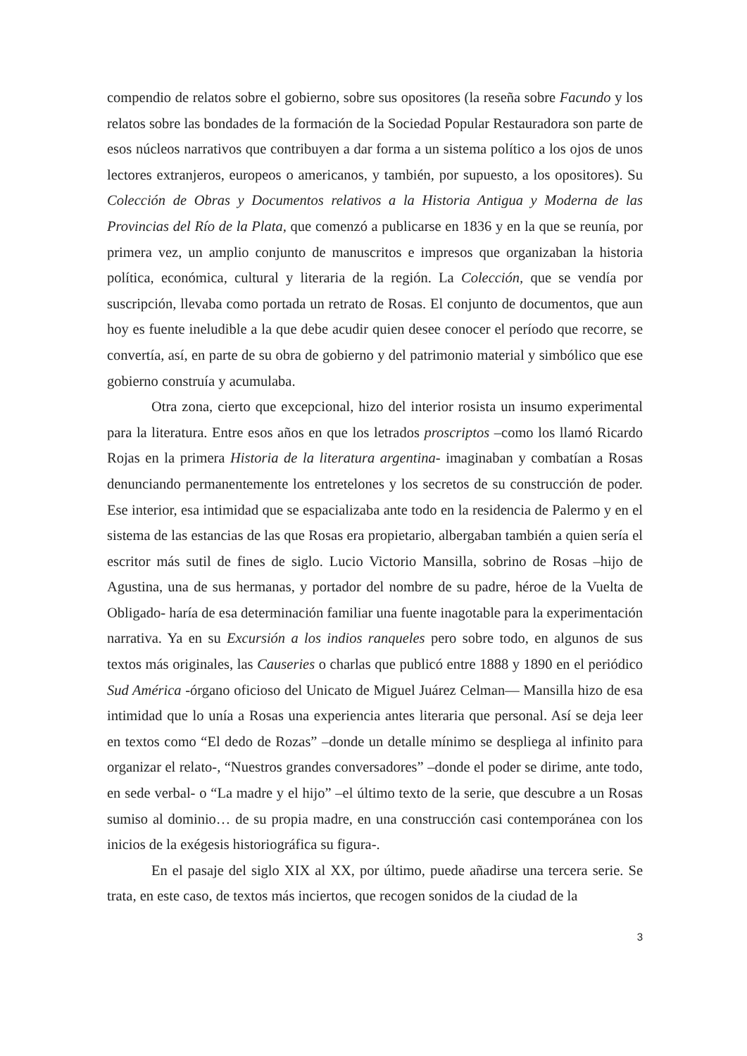compendio de relatos sobre el gobierno, sobre sus opositores (la reseña sobre Facundo y los relatos sobre las bondades de la formación de la Sociedad Popular Restauradora son parte de esos núcleos narrativos que contribuyen a dar forma a un sistema político a los ojos de unos lectores extranjeros, europeos o americanos, y también, por supuesto, a los opositores). Su Colección de Obras y Documentos relativos a la Historia Antigua y Moderna de las Provincias del Río de la Plata, que comenzó a publicarse en 1836 y en la que se reunía, por primera vez, un amplio conjunto de manuscritos e impresos que organizaban la historia política, económica, cultural y literaria de la región. La Colección, que se vendía por suscripción, llevaba como portada un retrato de Rosas. El conjunto de documentos, que aun hoy es fuente ineludible a la que debe acudir quien desee conocer el período que recorre, se convertía, así, en parte de su obra de gobierno y del patrimonio material y simbólico que ese gobierno construía y acumulaba.
Otra zona, cierto que excepcional, hizo del interior rosista un insumo experimental para la literatura. Entre esos años en que los letrados proscriptos –como los llamó Ricardo Rojas en la primera Historia de la literatura argentina- imaginaban y combatían a Rosas denunciando permanentemente los entretelones y los secretos de su construcción de poder. Ese interior, esa intimidad que se espacializaba ante todo en la residencia de Palermo y en el sistema de las estancias de las que Rosas era propietario, albergaban también a quien sería el escritor más sutil de fines de siglo. Lucio Victorio Mansilla, sobrino de Rosas –hijo de Agustina, una de sus hermanas, y portador del nombre de su padre, héroe de la Vuelta de Obligado- haría de esa determinación familiar una fuente inagotable para la experimentación narrativa. Ya en su Excursión a los indios ranqueles pero sobre todo, en algunos de sus textos más originales, las Causeries o charlas que publicó entre 1888 y 1890 en el periódico Sud América -órgano oficioso del Unicato de Miguel Juárez Celman— Mansilla hizo de esa intimidad que lo unía a Rosas una experiencia antes literaria que personal. Así se deja leer en textos como “El dedo de Rozas” –donde un detalle mínimo se despliega al infinito para organizar el relato-, “Nuestros grandes conversadores” –donde el poder se dirime, ante todo, en sede verbal- o “La madre y el hijo” –el último texto de la serie, que descubre a un Rosas sumiso al dominio… de su propia madre, en una construcción casi contemporánea con los inicios de la exégesis historiográfica su figura-.
En el pasaje del siglo XIX al XX, por último, puede añadirse una tercera serie. Se trata, en este caso, de textos más inciertos, que recogen sonidos de la ciudad de la
3